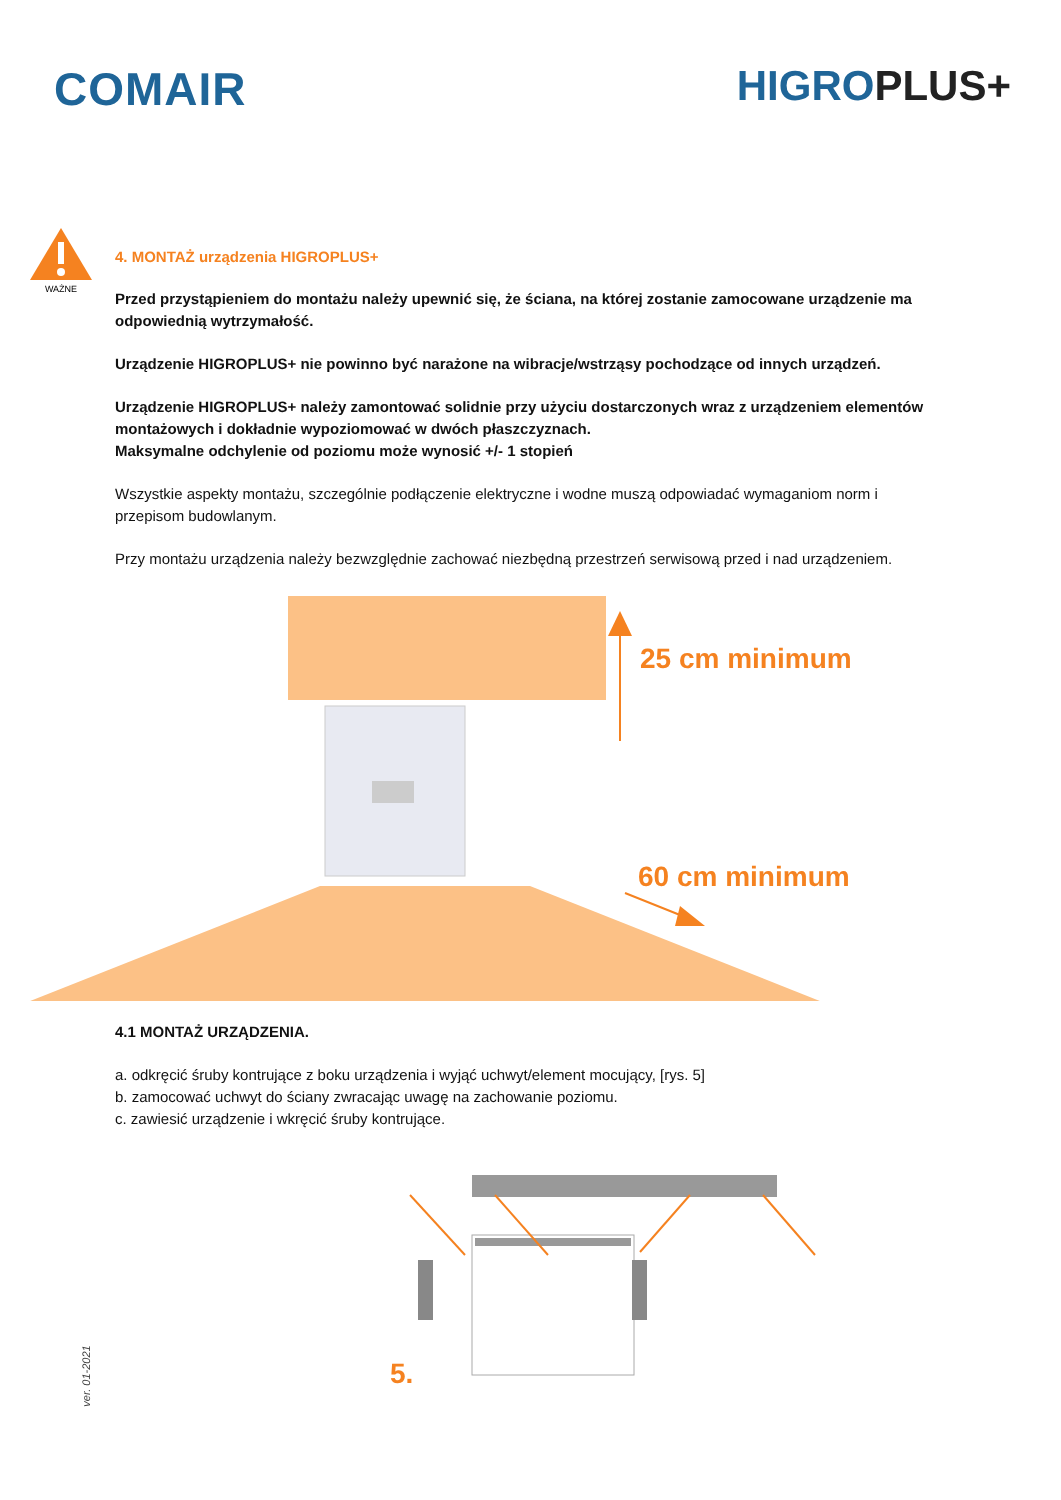COMAIR HIGROPLUS+
WAŻNE
4. MONTAŻ urządzenia HIGROPLUS+
Przed przystąpieniem do montażu należy upewnić się, że ściana, na której zostanie zamocowane urządzenie ma odpowiednią wytrzymałość.
Urządzenie HIGROPLUS+ nie powinno być narażone na wibracje/wstrząsy pochodzące od innych urządzeń.
Urządzenie HIGROPLUS+ należy zamontować solidnie przy użyciu dostarczonych wraz z urządzeniem elementów montażowych i dokładnie wypoziomować w dwóch płaszczyznach.
Maksymalne odchylenie od poziomu może wynosić +/- 1 stopień
Wszystkie aspekty montażu, szczególnie podłączenie elektryczne i wodne muszą odpowiadać wymaganiom norm i przepisom budowlanym.
Przy montażu urządzenia należy bezwzględnie zachować niezbędną przestrzeń serwisową przed i nad urządzeniem.
25 cm minimum
60 cm minimum
4.1 MONTAŻ URZĄDZENIA.
a. odkręcić śruby kontrujące z boku urządzenia i wyjąć uchwyt/element mocujący, [rys. 5]
b. zamocować uchwyt do ściany zwracając uwagę na zachowanie poziomu.
c. zawiesić urządzenie i wkręcić śruby kontrujące.
5.
ver. 01-2021